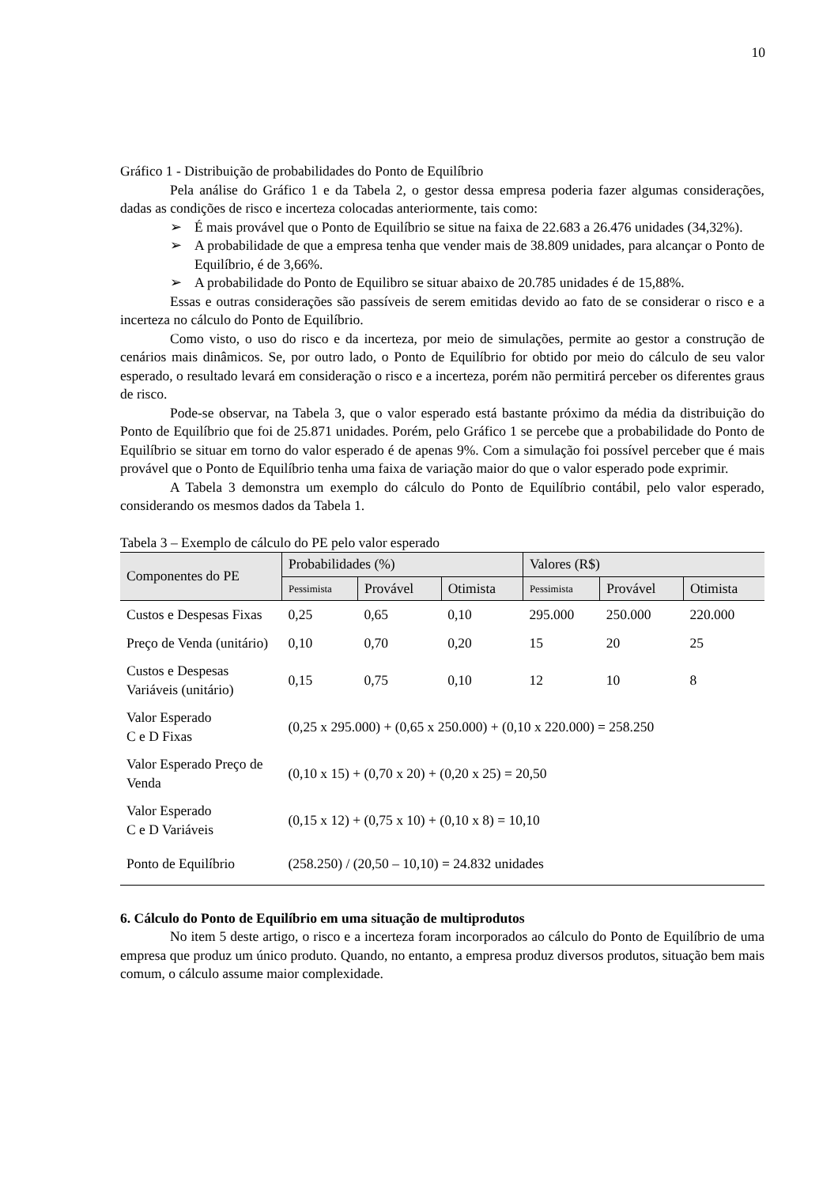10
Gráfico 1 - Distribuição de probabilidades do Ponto de Equilíbrio
Pela análise do Gráfico 1 e da Tabela 2, o gestor dessa empresa poderia fazer algumas considerações, dadas as condições de risco e incerteza colocadas anteriormente, tais como:
➢ É mais provável que o Ponto de Equilíbrio se situe na faixa de 22.683 a 26.476 unidades (34,32%).
➢ A probabilidade de que a empresa tenha que vender mais de 38.809 unidades, para alcançar o Ponto de Equilíbrio, é de 3,66%.
➢ A probabilidade do Ponto de Equilibro se situar abaixo de 20.785 unidades é de 15,88%.
Essas e outras considerações são passíveis de serem emitidas devido ao fato de se considerar o risco e a incerteza no cálculo do Ponto de Equilíbrio.
Como visto, o uso do risco e da incerteza, por meio de simulações, permite ao gestor a construção de cenários mais dinâmicos. Se, por outro lado, o Ponto de Equilíbrio for obtido por meio do cálculo de seu valor esperado, o resultado levará em consideração o risco e a incerteza, porém não permitirá perceber os diferentes graus de risco.
Pode-se observar, na Tabela 3, que o valor esperado está bastante próximo da média da distribuição do Ponto de Equilíbrio que foi de 25.871 unidades. Porém, pelo Gráfico 1 se percebe que a probabilidade do Ponto de Equilíbrio se situar em torno do valor esperado é de apenas 9%. Com a simulação foi possível perceber que é mais provável que o Ponto de Equilíbrio tenha uma faixa de variação maior do que o valor esperado pode exprimir.
A Tabela 3 demonstra um exemplo do cálculo do Ponto de Equilíbrio contábil, pelo valor esperado, considerando os mesmos dados da Tabela 1.
Tabela 3 – Exemplo de cálculo do PE pelo valor esperado
| Componentes do PE | Probabilidades (%) | | | Valores (R$) | | |
| --- | --- | --- | --- | --- | --- | --- |
| | Pessimista | Provável | Otimista | Pessimista | Provável | Otimista |
| Custos e Despesas Fixas | 0,25 | 0,65 | 0,10 | 295.000 | 250.000 | 220.000 |
| Preço de Venda (unitário) | 0,10 | 0,70 | 0,20 | 15 | 20 | 25 |
| Custos e Despesas Variáveis (unitário) | 0,15 | 0,75 | 0,10 | 12 | 10 | 8 |
| Valor Esperado C e D Fixas | (0,25 x 295.000) + (0,65 x 250.000) + (0,10 x 220.000) = 258.250 | | | | | |
| Valor Esperado Preço de Venda | (0,10 x 15) + (0,70 x 20) + (0,20 x 25) = 20,50 | | | | | |
| Valor Esperado C e D Variáveis | (0,15 x 12) + (0,75 x 10) + (0,10 x 8) = 10,10 | | | | | |
| Ponto de Equilíbrio | (258.250) / (20,50 – 10,10) = 24.832 unidades | | | | | |
6. Cálculo do Ponto de Equilíbrio em uma situação de multiprodutos
No item 5 deste artigo, o risco e a incerteza foram incorporados ao cálculo do Ponto de Equilíbrio de uma empresa que produz um único produto. Quando, no entanto, a empresa produz diversos produtos, situação bem mais comum, o cálculo assume maior complexidade.